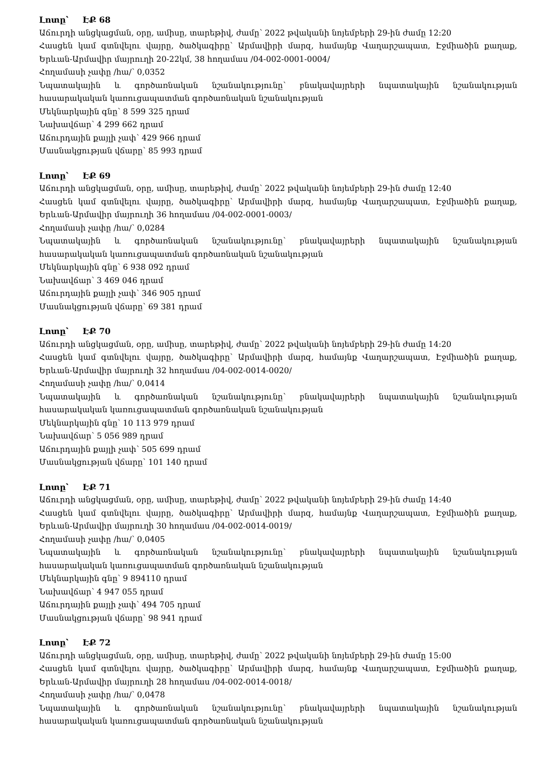Լոտը՝ ԷՔ 68
Աճուրդի անցկացման, օրը, ամիսը, տարեթիվ, ժամը՝ 2022 թվականի նոյեմբերի 29-ին ժամը 12:20
Հասցեն կամ գտնվելու վայրը, ծածկագիրը՝ Արմավիրի մարզ, համայնք Վաղարշապատ, Էջմիածին քաղաք, Երևան-Արմավիր մայրուղի 20-22կմ, 38 հողամաս /04-002-0001-0004/
Հողամասի չափը /հա/՝ 0,0352
Նպատակային և գործառնական նշանակությունը՝ բնակավայրերի նպատակային նշանակության հասարակական կառուցապատման գործառնական նշանակության
Մեկնարկային գնը՝ 8 599 325 դրամ
Նախավճար՝ 4 299 662 դրամ
Աճուրդային քայլի չափ՝ 429 966 դրամ
Մասնակցության վճարը՝ 85 993 դրամ
Լոտը՝ ԷՔ 69
Աճուրդի անցկացման, օրը, ամիսը, տարեթիվ, ժամը՝ 2022 թվականի նոյեմբերի 29-ին ժամը 12:40
Հասցեն կամ գտնվելու վայրը, ծածկագիրը՝ Արմավիրի մարզ, համայնք Վաղարշապատ, Էջմիածին քաղաք, Երևան-Արմավիր մայրուղի 36 հողամաս /04-002-0001-0003/
Հողամասի չափը /հա/՝ 0,0284
Նպատակային և գործառնական նշանակությունը՝ բնակավայրերի նպատակային նշանակության հասարակական կառուցապատման գործառնական նշանակության
Մեկնարկային գնը՝ 6 938 092 դրամ
Նախավճար՝ 3 469 046 դրամ
Աճուրդային քայլի չափ՝ 346 905 դրամ
Մասնակցության վճարը՝ 69 381 դրամ
Լոտը՝ ԷՔ 70
Աճուրդի անցկացման, օրը, ամիսը, տարեթիվ, ժամը՝ 2022 թվականի նոյեմբերի 29-ին ժամը 14:20
Հասցեն կամ գտնվելու վայրը, ծածկագիրը՝ Արմավիրի մարզ, համայնք Վաղարշապատ, Էջմիածին քաղաք, Երևան-Արմավիր մայրուղի 32 հողամաս /04-002-0014-0020/
Հողամասի չափը /հա/՝ 0,0414
Նպատակային և գործառնական նշանակությունը՝ բնակավայրերի նպատակային նշանակության հասարակական կառուցապատման գործառնական նշանակության
Մեկնարկային գնը՝ 10 113 979 դրամ
Նախավճար՝ 5 056 989 դրամ
Աճուրդային քայլի չափ՝ 505 699 դրամ
Մասնակցության վճարը՝ 101 140 դրամ
Լոտը՝ ԷՔ 71
Աճուրդի անցկացման, օրը, ամիսը, տարեթիվ, ժամը՝ 2022 թվականի նոյեմբերի 29-ին ժամը 14:40
Հասցեն կամ գտնվելու վայրը, ծածկագիրը՝ Արմավիրի մարզ, համայնք Վաղարշապատ, Էջմիածին քաղաք, Երևան-Արմավիր մայրուղի 30 հողամաս /04-002-0014-0019/
Հողամասի չափը /հա/՝ 0,0405
Նպատակային և գործառնական նշանակությունը՝ բնակավայրերի նպատակային նշանակության հասարակական կառուցապատման գործառնական նշանակության
Մեկնարկային գնը՝ 9 894110 դրամ
Նախավճար՝ 4 947 055 դրամ
Աճուրդային քայլի չափ՝ 494 705 դրամ
Մասնակցության վճարը՝ 98 941 դրամ
Լոտը՝ ԷՔ 72
Աճուրդի անցկացման, օրը, ամիսը, տարեթիվ, ժամը՝ 2022 թվականի նոյեմբերի 29-ին ժամը 15:00
Հասցեն կամ գտնվելու վայրը, ծածկագիրը՝ Արմավիրի մարզ, համայնք Վաղարշապատ, Էջմիածին քաղաք, Երևան-Արմավիր մայրուղի 28 հողամաս /04-002-0014-0018/
Հողամասի չափը /հա/՝ 0,0478
Նպատակային և գործառնական նշանակությունը՝ բնակավայրերի նպատակային նշանակության հասարակական կառուցապատման գործառնական նշանակության